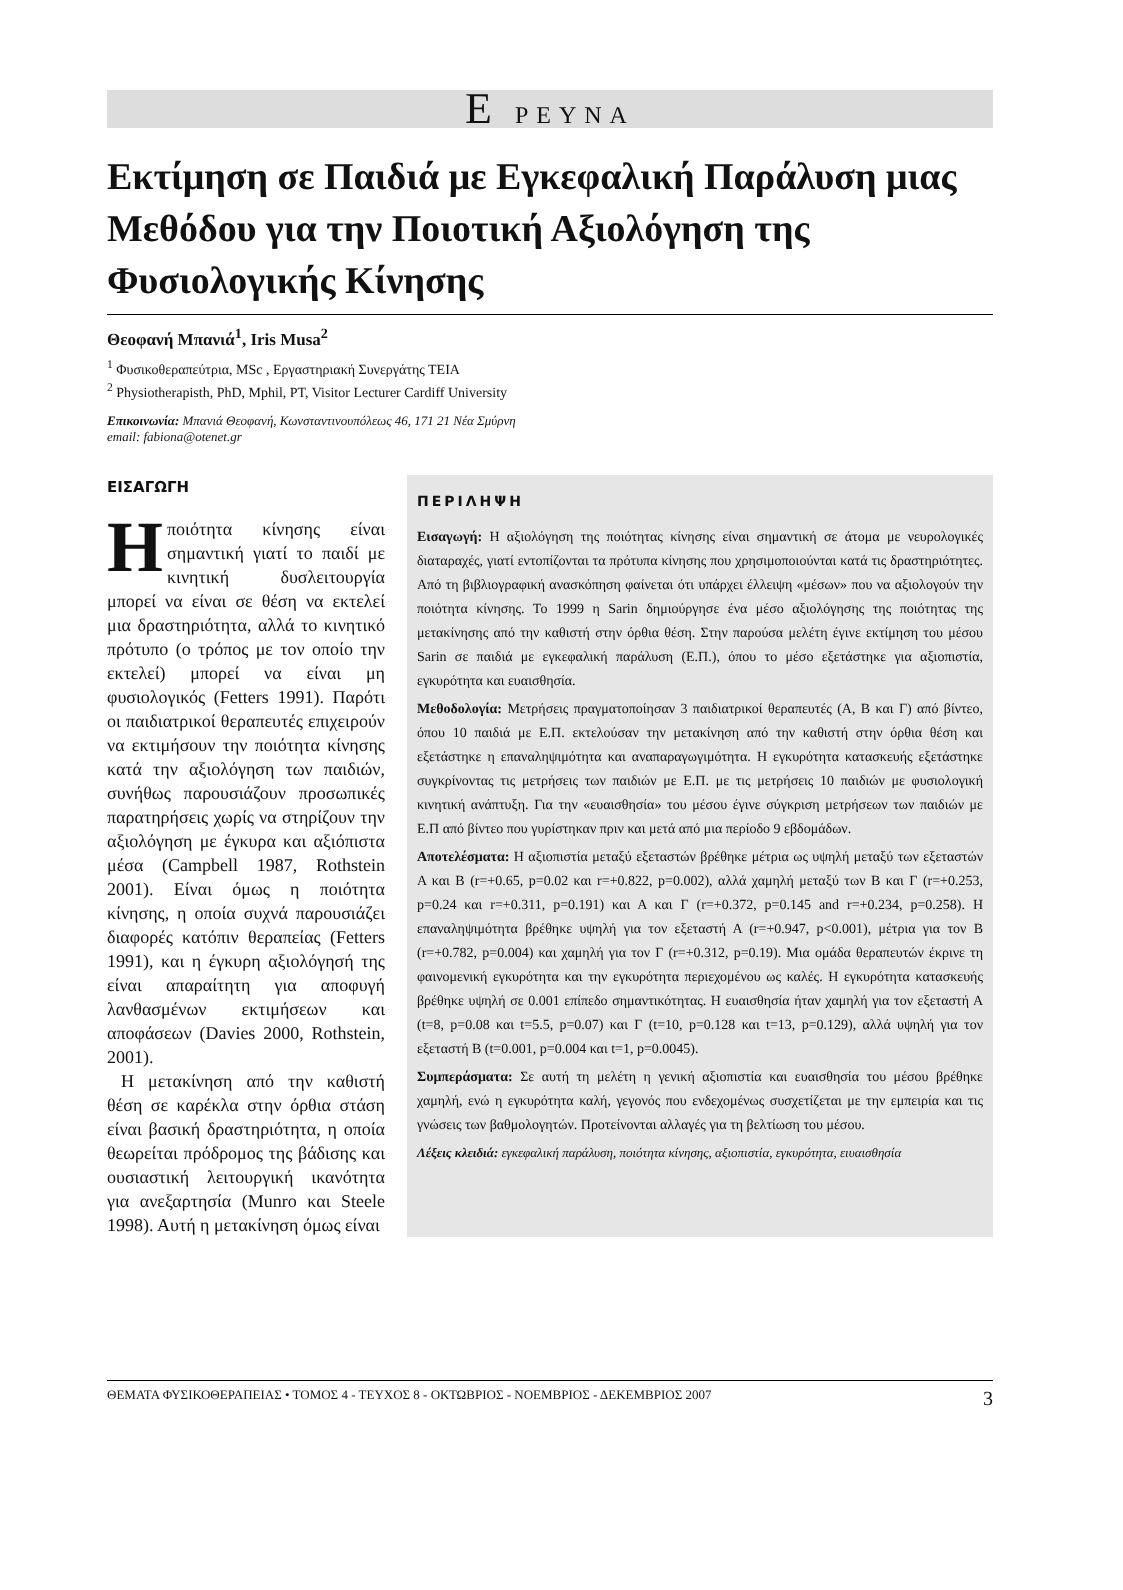Ε ΡΕΥΝΑ
Εκτίμηση σε Παιδιά με Εγκεφαλική Παράλυση μιας Μεθόδου για την Ποιοτική Αξιολόγηση της Φυσιολογικής Κίνησης
Θεοφανή Μπανιά<sup>1</sup>, Iris Musa<sup>2</sup>
<sup>1</sup> Φυσικοθεραπεύτρια, MSc , Εργαστηριακή Συνεργάτης ΤΕΙΑ
<sup>2</sup> Physiotherapisth, PhD, Mphil, PT, Visitor Lecturer Cardiff University
Επικοινωνία: Μπανιά Θεοφανή, Κωνσταντινουπόλεως 46, 171 21 Νέα Σμύρνη
email: fabiona@otenet.gr
ΕΙΣΑΓΩΓΗ
Ηποιότητα κίνησης είναι σημαντική γιατί το παιδί με κινητική δυσλειτουργία μπορεί να είναι σε θέση να εκτελεί μια δραστηριότητα, αλλά το κινητικό πρότυπο (ο τρόπος με τον οποίο την εκτελεί) μπορεί να είναι μη φυσιολογικός (Fetters 1991). Παρότι οι παιδιατρικοί θεραπευτές επιχειρούν να εκτιμήσουν την ποιότητα κίνησης κατά την αξιολόγηση των παιδιών, συνήθως παρουσιάζουν προσωπικές παρατηρήσεις χωρίς να στηρίζουν την αξιολόγηση με έγκυρα και αξιόπιστα μέσα (Campbell 1987, Rothstein 2001). Είναι όμως η ποιότητα κίνησης, η οποία συχνά παρουσιάζει διαφορές κατόπιν θεραπείας (Fetters 1991), και η έγκυρη αξιολόγησή της είναι απαραίτητη για αποφυγή λανθασμένων εκτιμήσεων και αποφάσεων (Davies 2000, Rothstein, 2001).
Η μετακίνηση από την καθιστή θέση σε καρέκλα στην όρθια στάση είναι βασική δραστηριότητα, η οποία θεωρείται πρόδρομος της βάδισης και ουσιαστική λειτουργική ικανότητα για ανεξαρτησία (Munro και Steele 1998). Αυτή η μετακίνηση όμως είναι
ΠΕΡΙΛΗΨΗ
Εισαγωγή: Η αξιολόγηση της ποιότητας κίνησης είναι σημαντική σε άτομα με νευρολογικές διαταραχές, γιατί εντοπίζονται τα πρότυπα κίνησης που χρησιμοποιούνται κατά τις δραστηριότητες. Από τη βιβλιογραφική ανασκόπηση φαίνεται ότι υπάρχει έλλειψη «μέσων» που να αξιολογούν την ποιότητα κίνησης. Το 1999 η Sarin δημιούργησε ένα μέσο αξιολόγησης της ποιότητας της μετακίνησης από την καθιστή στην όρθια θέση. Στην παρούσα μελέτη έγινε εκτίμηση του μέσου Sarin σε παιδιά με εγκεφαλική παράλυση (Ε.Π.), όπου το μέσο εξετάστηκε για αξιοπιστία, εγκυρότητα και ευαισθησία.
Μεθοδολογία: Μετρήσεις πραγματοποίησαν 3 παιδιατρικοί θεραπευτές (Α, Β και Γ) από βίντεο, όπου 10 παιδιά με Ε.Π. εκτελούσαν την μετακίνηση από την καθιστή στην όρθια θέση και εξετάστηκε η επαναληψιμότητα και αναπαραγωγιμότητα. Η εγκυρότητα κατασκευής εξετάστηκε συγκρίνοντας τις μετρήσεις των παιδιών με Ε.Π. με τις μετρήσεις 10 παιδιών με φυσιολογική κινητική ανάπτυξη. Για την «ευαισθησία» του μέσου έγινε σύγκριση μετρήσεων των παιδιών με Ε.Π από βίντεο που γυρίστηκαν πριν και μετά από μια περίοδο 9 εβδομάδων.
Αποτελέσματα: Η αξιοπιστία μεταξύ εξεταστών βρέθηκε μέτρια ως υψηλή μεταξύ των εξεταστών Α και Β (r=+0.65, p=0.02 και r=+0.822, p=0.002), αλλά χαμηλή μεταξύ των Β και Γ (r=+0.253, p=0.24 και r=+0.311, p=0.191) και Α και Γ (r=+0.372, p=0.145 and r=+0.234, p=0.258). Η επαναληψιμότητα βρέθηκε υψηλή για τον εξεταστή Α (r=+0.947, p<0.001), μέτρια για τον Β (r=+0.782, p=0.004) και χαμηλή για τον Γ (r=+0.312, p=0.19). Μια ομάδα θεραπευτών έκρινε τη φαινομενική εγκυρότητα και την εγκυρότητα περιεχομένου ως καλές. Η εγκυρότητα κατασκευής βρέθηκε υψηλή σε 0.001 επίπεδο σημαντικότητας. Η ευαισθησία ήταν χαμηλή για τον εξεταστή Α (t=8, p=0.08 και t=5.5, p=0.07) και Γ (t=10, p=0.128 και t=13, p=0.129), αλλά υψηλή για τον εξεταστή Β (t=0.001, p=0.004 και t=1, p=0.0045).
Συμπεράσματα: Σε αυτή τη μελέτη η γενική αξιοπιστία και ευαισθησία του μέσου βρέθηκε χαμηλή, ενώ η εγκυρότητα καλή, γεγονός που ενδεχομένως συσχετίζεται με την εμπειρία και τις γνώσεις των βαθμολογητών. Προτείνονται αλλαγές για τη βελτίωση του μέσου.
Λέξεις κλειδιά: εγκεφαλική παράλυση, ποιότητα κίνησης, αξιοπιστία, εγκυρότητα, ειυαισθησία
ΘΕΜΑΤΑ ΦΥΣΙΚΟΘΕΡΑΠΕΙΑΣ • ΤΟΜΟΣ 4 - ΤΕΥΧΟΣ 8 - ΟΚΤΩΒΡΙΟΣ - ΝΟΕΜΒΡΙΟΣ - ΔΕΚΕΜΒΡΙΟΣ 2007 3